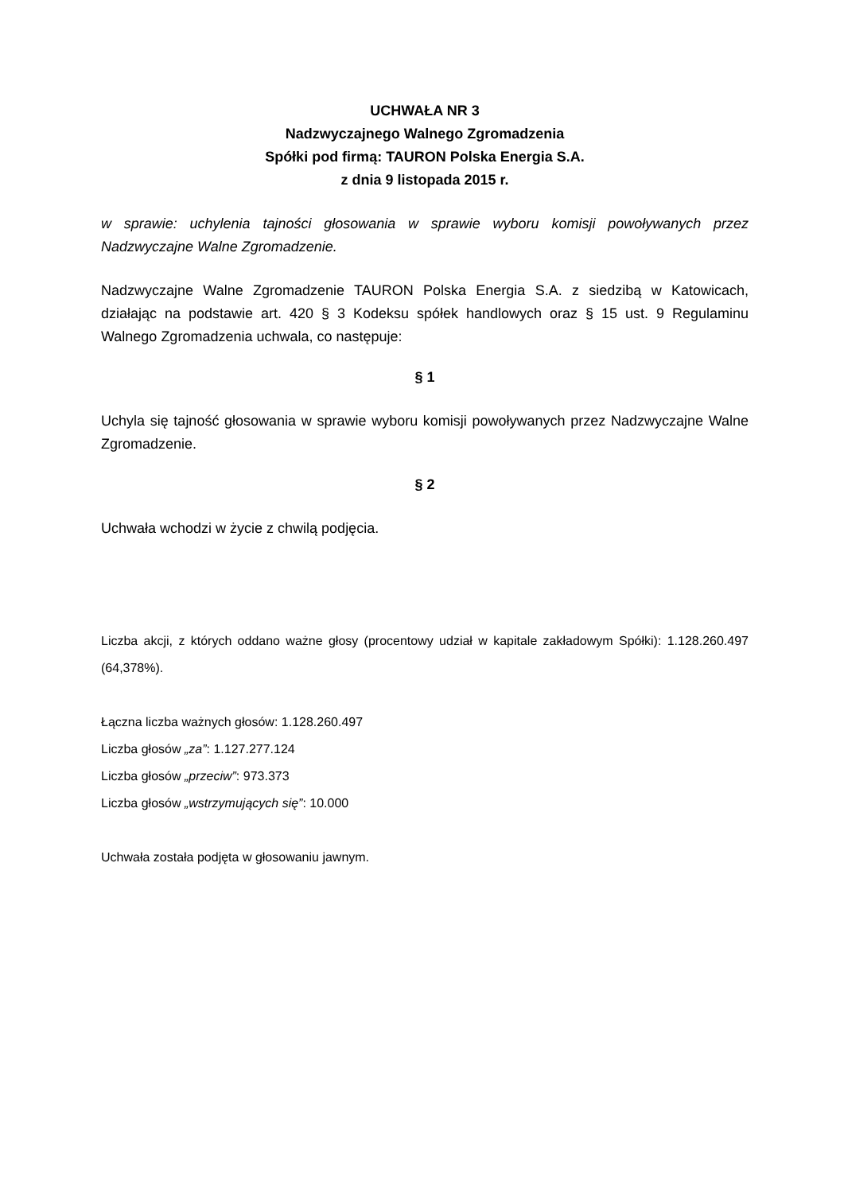UCHWAŁA NR 3
Nadzwyczajnego Walnego Zgromadzenia
Spółki pod firmą: TAURON Polska Energia S.A.
z dnia 9 listopada 2015 r.
w sprawie: uchylenia tajności głosowania w sprawie wyboru komisji powoływanych przez Nadzwyczajne Walne Zgromadzenie.
Nadzwyczajne Walne Zgromadzenie TAURON Polska Energia S.A. z siedzibą w Katowicach, działając na podstawie art. 420 § 3 Kodeksu spółek handlowych oraz § 15 ust. 9 Regulaminu Walnego Zgromadzenia uchwala, co następuje:
§ 1
Uchyla się tajność głosowania w sprawie wyboru komisji powoływanych przez Nadzwyczajne Walne Zgromadzenie.
§ 2
Uchwała wchodzi w życie z chwilą podjęcia.
Liczba akcji, z których oddano ważne głosy (procentowy udział w kapitale zakładowym Spółki): 1.128.260.497 (64,378%).
Łączna liczba ważnych głosów: 1.128.260.497
Liczba głosów „za”: 1.127.277.124
Liczba głosów „przeciw”: 973.373
Liczba głosów „wstrzymujących się”: 10.000
Uchwała została podjęta w głosowaniu jawnym.